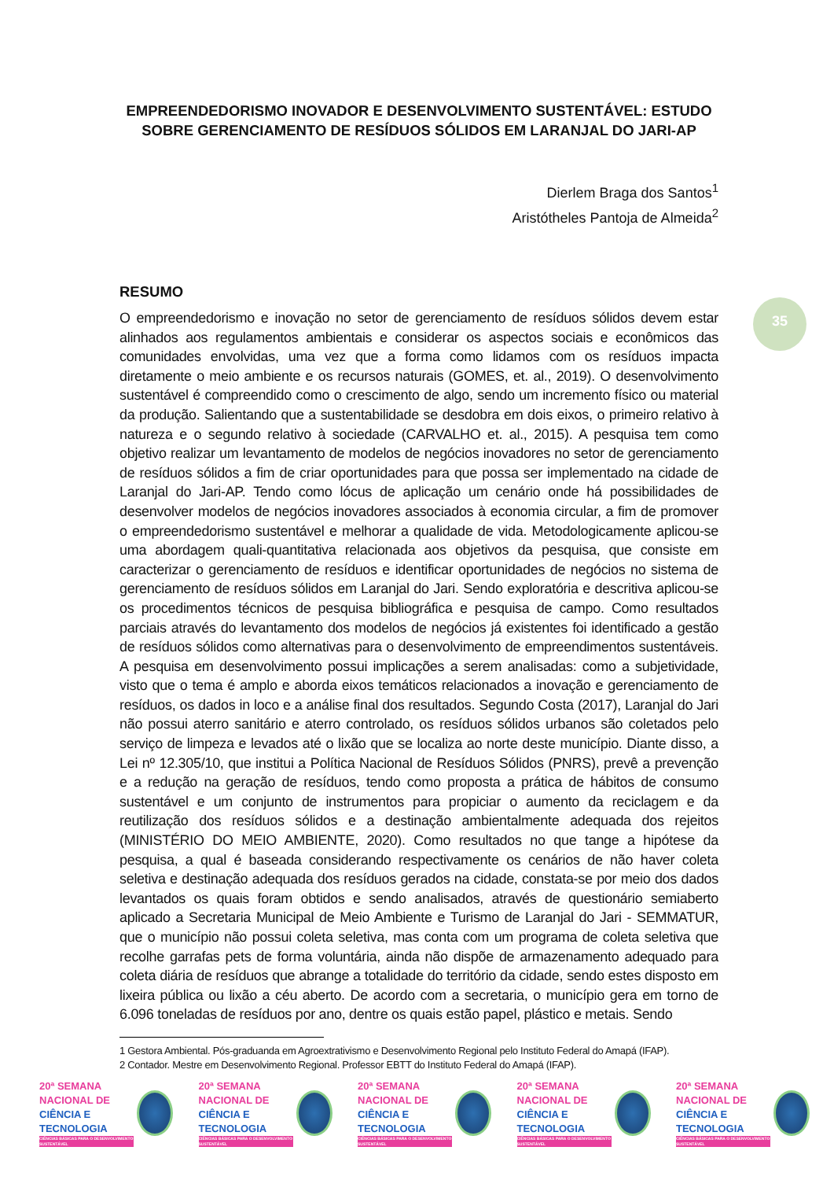35
EMPREENDEDORISMO INOVADOR E DESENVOLVIMENTO SUSTENTÁVEL: ESTUDO SOBRE GERENCIAMENTO DE RESÍDUOS SÓLIDOS EM LARANJAL DO JARI-AP
Dierlem Braga dos Santos<sup>1</sup>
Aristótheles Pantoja de Almeida<sup>2</sup>
RESUMO
O empreendedorismo e inovação no setor de gerenciamento de resíduos sólidos devem estar alinhados aos regulamentos ambientais e considerar os aspectos sociais e econômicos das comunidades envolvidas, uma vez que a forma como lidamos com os resíduos impacta diretamente o meio ambiente e os recursos naturais (GOMES, et. al., 2019). O desenvolvimento sustentável é compreendido como o crescimento de algo, sendo um incremento físico ou material da produção. Salientando que a sustentabilidade se desdobra em dois eixos, o primeiro relativo à natureza e o segundo relativo à sociedade (CARVALHO et. al., 2015). A pesquisa tem como objetivo realizar um levantamento de modelos de negócios inovadores no setor de gerenciamento de resíduos sólidos a fim de criar oportunidades para que possa ser implementado na cidade de Laranjal do Jari-AP. Tendo como lócus de aplicação um cenário onde há possibilidades de desenvolver modelos de negócios inovadores associados à economia circular, a fim de promover o empreendedorismo sustentável e melhorar a qualidade de vida. Metodologicamente aplicou-se uma abordagem quali-quantitativa relacionada aos objetivos da pesquisa, que consiste em caracterizar o gerenciamento de resíduos e identificar oportunidades de negócios no sistema de gerenciamento de resíduos sólidos em Laranjal do Jari. Sendo exploratória e descritiva aplicou-se os procedimentos técnicos de pesquisa bibliográfica e pesquisa de campo. Como resultados parciais através do levantamento dos modelos de negócios já existentes foi identificado a gestão de resíduos sólidos como alternativas para o desenvolvimento de empreendimentos sustentáveis. A pesquisa em desenvolvimento possui implicações a serem analisadas: como a subjetividade, visto que o tema é amplo e aborda eixos temáticos relacionados a inovação e gerenciamento de resíduos, os dados in loco e a análise final dos resultados. Segundo Costa (2017), Laranjal do Jari não possui aterro sanitário e aterro controlado, os resíduos sólidos urbanos são coletados pelo serviço de limpeza e levados até o lixão que se localiza ao norte deste município. Diante disso, a Lei nº 12.305/10, que institui a Política Nacional de Resíduos Sólidos (PNRS), prevê a prevenção e a redução na geração de resíduos, tendo como proposta a prática de hábitos de consumo sustentável e um conjunto de instrumentos para propiciar o aumento da reciclagem e da reutilização dos resíduos sólidos e a destinação ambientalmente adequada dos rejeitos (MINISTÉRIO DO MEIO AMBIENTE, 2020). Como resultados no que tange a hipótese da pesquisa, a qual é baseada considerando respectivamente os cenários de não haver coleta seletiva e destinação adequada dos resíduos gerados na cidade, constata-se por meio dos dados levantados os quais foram obtidos e sendo analisados, através de questionário semiaberto aplicado a Secretaria Municipal de Meio Ambiente e Turismo de Laranjal do Jari - SEMMATUR, que o município não possui coleta seletiva, mas conta com um programa de coleta seletiva que recolhe garrafas pets de forma voluntária, ainda não dispõe de armazenamento adequado para coleta diária de resíduos que abrange a totalidade do território da cidade, sendo estes disposto em lixeira pública ou lixão a céu aberto. De acordo com a secretaria, o município gera em torno de 6.096 toneladas de resíduos por ano, dentre os quais estão papel, plástico e metais. Sendo
1 Gestora Ambiental. Pós-graduanda em Agroextrativismo e Desenvolvimento Regional pelo Instituto Federal do Amapá (IFAP).
2 Contador. Mestre em Desenvolvimento Regional. Professor EBTT do Instituto Federal do Amapá (IFAP).
20ª SEMANA
NACIONAL DE
CIÊNCIA E
TECNOLOGIA
CIÊNCIAS BÁSICAS PARA O DESENVOLVIMENTO SUSTENTÁVEL
20ª SEMANA
NACIONAL DE
CIÊNCIA E
TECNOLOGIA
CIÊNCIAS BÁSICAS PARA O DESENVOLVIMENTO SUSTENTÁVEL
20ª SEMANA
NACIONAL DE
CIÊNCIA E
TECNOLOGIA
CIÊNCIAS BÁSICAS PARA O DESENVOLVIMENTO SUSTENTÁVEL
20ª SEMANA
NACIONAL DE
CIÊNCIA E
TECNOLOGIA
CIÊNCIAS BÁSICAS PARA O DESENVOLVIMENTO SUSTENTÁVEL
20ª SEMANA
NACIONAL DE
CIÊNCIA E
TECNOLOGIA
CIÊNCIAS BÁSICAS PARA O DESENVOLVIMENTO SUSTENTÁVEL